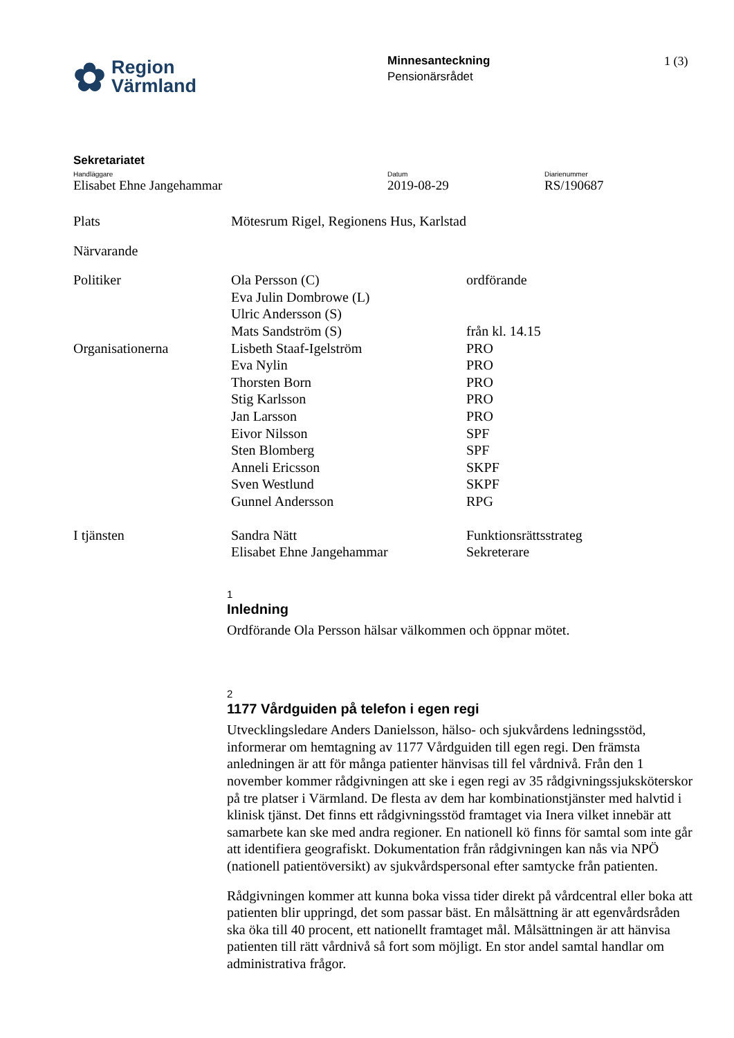✿ Region
Värmland
Minnesanteckning
Pensionärsrådet
1 (3)
Sekretariatet
Handläggare
Elisabet Ehne Jangehammar
Datum
2019-08-29
Diarienummer
RS/190687
| Plats | Mötesrum Rigel, Regionens Hus, Karlstad | |
| Närvarande | | |
| Politiker | Ola Persson (C) | ordförande |
| | Eva Julin Dombrowe (L) | |
| | Ulric Andersson (S) | |
| | Mats Sandström (S) | från kl. 14.15 |
| Organisationerna | Lisbeth Staaf-Igelström | PRO |
| | Eva Nylin | PRO |
| | Thorsten Born | PRO |
| | Stig Karlsson | PRO |
| | Jan Larsson | PRO |
| | Eivor Nilsson | SPF |
| | Sten Blomberg | SPF |
| | Anneli Ericsson | SKPF |
| | Sven Westlund | SKPF |
| | Gunnel Andersson | RPG |
| I tjänsten | Sandra Nätt | Funktionsrättsstrateg |
| | Elisabet Ehne Jangehammar | Sekreterare |
1
Inledning
Ordförande Ola Persson hälsar välkommen och öppnar mötet.
2
1177 Vårdguiden på telefon i egen regi
Utvecklingsledare Anders Danielsson, hälso- och sjukvårdens ledningsstöd, informerar om hemtagning av 1177 Vårdguiden till egen regi. Den främsta anledningen är att för många patienter hänvisas till fel vårdnivå. Från den 1 november kommer rådgivningen att ske i egen regi av 35 rådgivningssjuksköterskor på tre platser i Värmland. De flesta av dem har kombinationstjänster med halvtid i klinisk tjänst. Det finns ett rådgivningsstöd framtaget via Inera vilket innebär att samarbete kan ske med andra regioner. En nationell kö finns för samtal som inte går att identifiera geografiskt. Dokumentation från rådgivningen kan nås via NPÖ (nationell patientöversikt) av sjukvårdspersonal efter samtycke från patienten.
Rådgivningen kommer att kunna boka vissa tider direkt på vårdcentral eller boka att patienten blir uppringd, det som passar bäst. En målsättning är att egenvårdsråden ska öka till 40 procent, ett nationellt framtaget mål. Målsättningen är att hänvisa patienten till rätt vårdnivå så fort som möjligt. En stor andel samtal handlar om administrativa frågor.